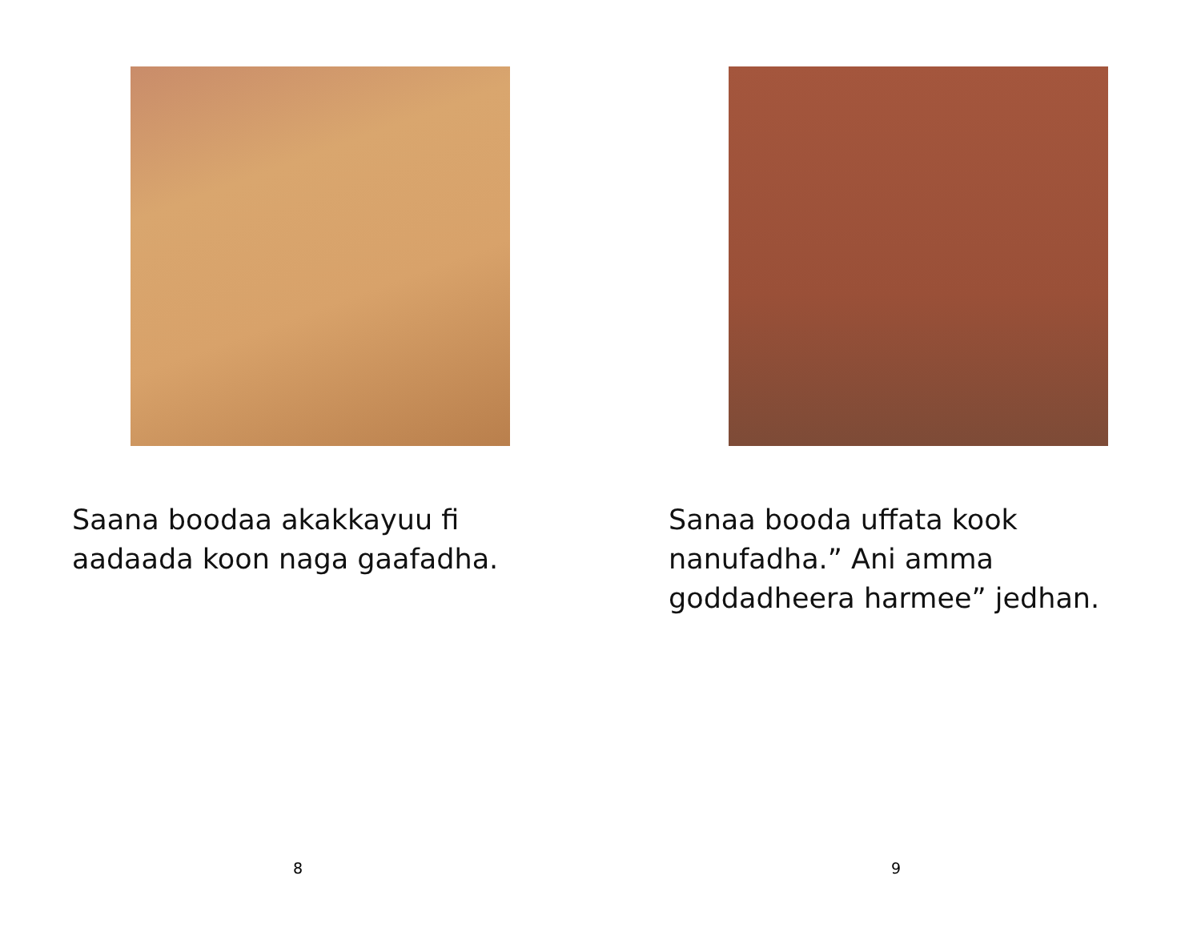Saana boodaa akakkayuu fi aadaada koon naga gaafadha.
8
Sanaa booda uffata kook nanufadha.” Ani amma goddadheera harmee” jedhan.
9